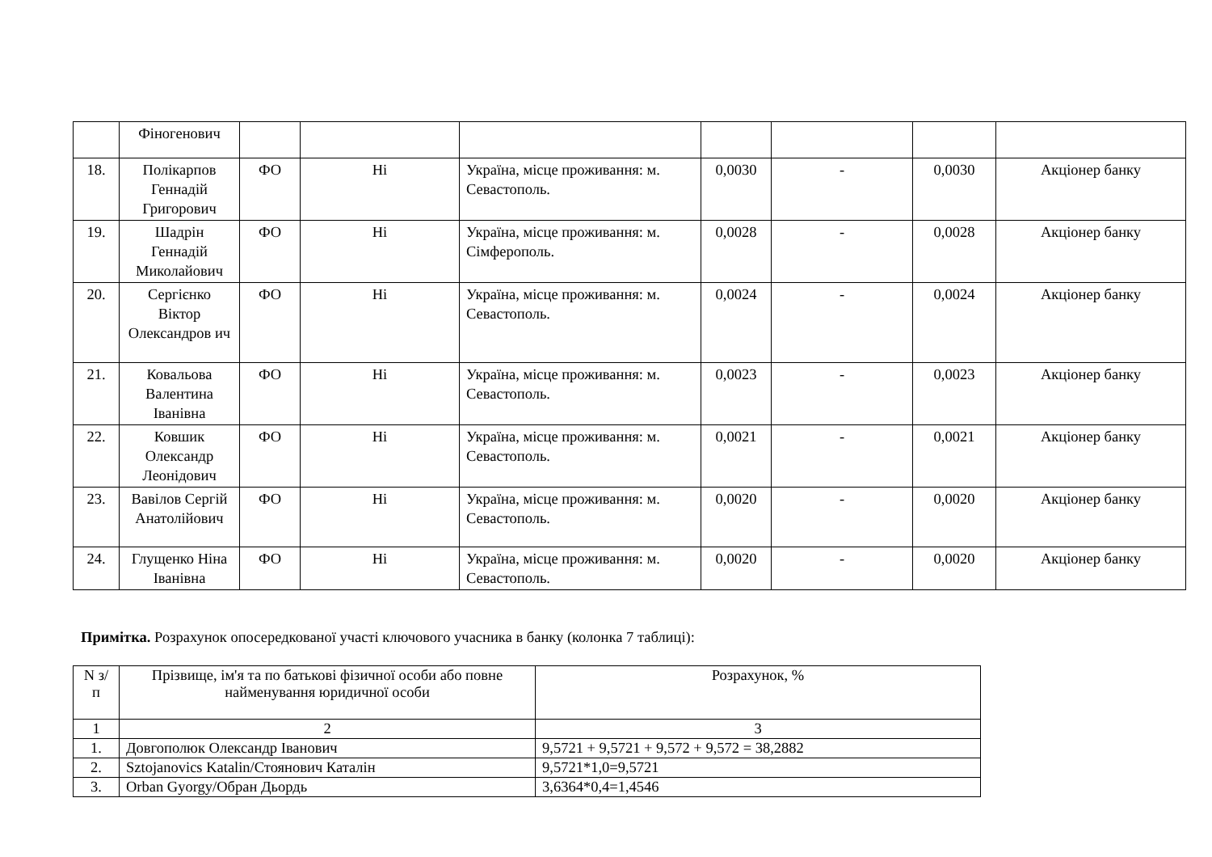| | Фіногенович | | | | | | | |
| 18. | Полікарпов Геннадій Григорович | ФО | Ні | Україна, місце проживання: м. Севастополь. | 0,0030 | - | 0,0030 | Акціонер банку |
| 19. | Шадрін Геннадій Миколайович | ФО | Ні | Україна, місце проживання: м. Сімферополь. | 0,0028 | - | 0,0028 | Акціонер банку |
| 20. | Сергієнко Віктор Олександров ич | ФО | Ні | Україна, місце проживання: м. Севастополь. | 0,0024 | - | 0,0024 | Акціонер банку |
| 21. | Ковальова Валентина Іванівна | ФО | Ні | Україна, місце проживання: м. Севастополь. | 0,0023 | - | 0,0023 | Акціонер банку |
| 22. | Ковшик Олександр Леонідович | ФО | Ні | Україна, місце проживання: м. Севастополь. | 0,0021 | - | 0,0021 | Акціонер банку |
| 23. | Вавілов Сергій Анатолійович | ФО | Ні | Україна, місце проживання: м. Севастополь. | 0,0020 | - | 0,0020 | Акціонер банку |
| 24. | Глущенко Ніна Іванівна | ФО | Ні | Україна, місце проживання: м. Севастополь. | 0,0020 | - | 0,0020 | Акціонер банку |
Примітка. Розрахунок опосередкованої участі ключового учасника в банку (колонка 7 таблиці):
| N з/п | Прізвище, ім'я та по батькові фізичної особи або повне найменування юридичної особи | Розрахунок, % |
| 1 | 2 | 3 |
| 1. | Довгополюк Олександр Іванович | 9,5721 + 9,5721 + 9,572 + 9,572 = 38,2882 |
| 2. | Sztojanovics Katalin/Стоянович Каталін | 9,5721*1,0=9,5721 |
| 3. | Orban Gyorgy/Обран Дьордь | 3,6364*0,4=1,4546 |